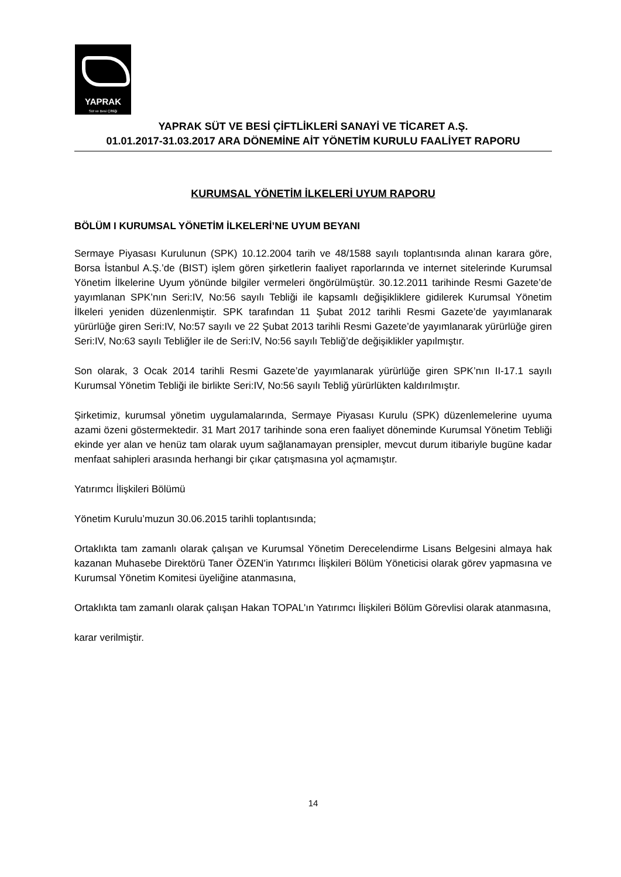YAPRAK
Süt ve Besi Çiftliği
YAPRAK SÜT VE BESİ ÇİFTLİKLERİ SANAYİ VE TİCARET A.Ş.
01.01.2017-31.03.2017 ARA DÖNEMİNE AİT YÖNETİM KURULU FAALİYET RAPORU
KURUMSAL YÖNETİM İLKELERİ UYUM RAPORU
BÖLÜM I KURUMSAL YÖNETİM İLKELERİ’NE UYUM BEYANI
Sermaye Piyasası Kurulunun (SPK) 10.12.2004 tarih ve 48/1588 sayılı toplantısında alınan karara göre, Borsa İstanbul A.Ş.’de (BIST) işlem gören şirketlerin faaliyet raporlarında ve internet sitelerinde Kurumsal Yönetim İlkelerine Uyum yönünde bilgiler vermeleri öngörülmüştür. 30.12.2011 tarihinde Resmi Gazete’de yayımlanan SPK’nın Seri:IV, No:56 sayılı Tebliği ile kapsamlı değişikliklere gidilerek Kurumsal Yönetim İlkeleri yeniden düzenlenmiştir. SPK tarafından 11 Şubat 2012 tarihli Resmi Gazete’de yayımlanarak yürürlüğe giren Seri:IV, No:57 sayılı ve 22 Şubat 2013 tarihli Resmi Gazete’de yayımlanarak yürürlüğe giren Seri:IV, No:63 sayılı Tebliğler ile de Seri:IV, No:56 sayılı Tebliğ’de değişiklikler yapılmıştır.
Son olarak, 3 Ocak 2014 tarihli Resmi Gazete’de yayımlanarak yürürlüğe giren SPK’nın II-17.1 sayılı Kurumsal Yönetim Tebliği ile birlikte Seri:IV, No:56 sayılı Tebliğ yürürlükten kaldırılmıştır.
Şirketimiz, kurumsal yönetim uygulamalarında, Sermaye Piyasası Kurulu (SPK) düzenlemelerine uyuma azami özeni göstermektedir. 31 Mart 2017 tarihinde sona eren faaliyet döneminde Kurumsal Yönetim Tebliği ekinde yer alan ve henüz tam olarak uyum sağlanamayan prensipler, mevcut durum itibariyle bugüne kadar menfaat sahipleri arasında herhangi bir çıkar çatışmasına yol açmamıştır.
Yatırımcı İlişkileri Bölümü
Yönetim Kurulu’muzun 30.06.2015 tarihli toplantısında;
Ortaklıkta tam zamanlı olarak çalışan ve Kurumsal Yönetim Derecelendirme Lisans Belgesini almaya hak kazanan Muhasebe Direktörü Taner ÖZEN'in Yatırımcı İlişkileri Bölüm Yöneticisi olarak görev yapmasına ve Kurumsal Yönetim Komitesi üyeliğine atanmasına,
Ortaklıkta tam zamanlı olarak çalışan Hakan TOPAL'ın Yatırımcı İlişkileri Bölüm Görevlisi olarak atanmasına,
karar verilmiştir.
14